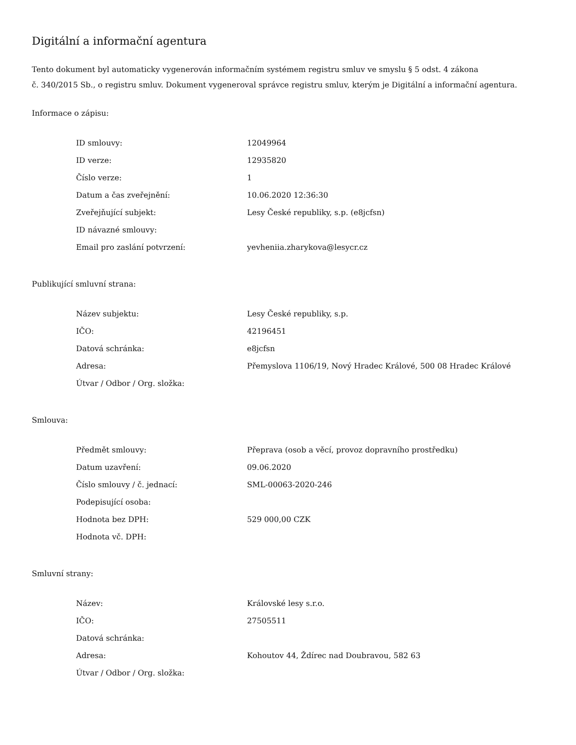Digitální a informační agentura
Tento dokument byl automaticky vygenerován informačním systémem registru smluv ve smyslu § 5 odst. 4 zákona
č. 340/2015 Sb., o registru smluv. Dokument vygeneroval správce registru smluv, kterým je Digitální a informační agentura.
Informace o zápisu:
| ID smlouvy: | 12049964 |
| ID verze: | 12935820 |
| Číslo verze: | 1 |
| Datum a čas zveřejnění: | 10.06.2020 12:36:30 |
| Zveřejňující subjekt: | Lesy České republiky, s.p. (e8jcfsn) |
| ID návazné smlouvy: | |
| Email pro zaslání potvrzení: | yevheniia.zharykova@lesycr.cz |
Publikující smluvní strana:
| Název subjektu: | Lesy České republiky, s.p. |
| IČO: | 42196451 |
| Datová schránka: | e8jcfsn |
| Adresa: | Přemyslova 1106/19, Nový Hradec Králové, 500 08 Hradec Králové |
| Útvar / Odbor / Org. složka: | |
Smlouva:
| Předmět smlouvy: | Přeprava (osob a věcí, provoz dopravního prostředku) |
| Datum uzavření: | 09.06.2020 |
| Číslo smlouvy / č. jednací: | SML-00063-2020-246 |
| Podepisující osoba: | |
| Hodnota bez DPH: | 529 000,00 CZK |
| Hodnota vč. DPH: | |
Smluvní strany:
| Název: | Královské lesy s.r.o. |
| IČO: | 27505511 |
| Datová schránka: | |
| Adresa: | Kohoutov 44, Ždírec nad Doubravou, 582 63 |
| Útvar / Odbor / Org. složka: | |